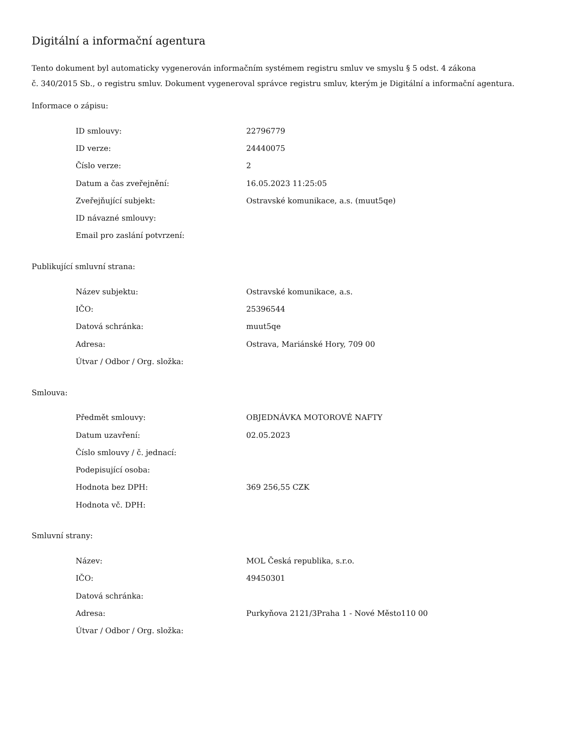Digitální a informační agentura
Tento dokument byl automaticky vygenerován informačním systémem registru smluv ve smyslu § 5 odst. 4 zákona
č. 340/2015 Sb., o registru smluv. Dokument vygeneroval správce registru smluv, kterým je Digitální a informační agentura.
Informace o zápisu:
| ID smlouvy: | 22796779 |
| ID verze: | 24440075 |
| Číslo verze: | 2 |
| Datum a čas zveřejnění: | 16.05.2023 11:25:05 |
| Zveřejňující subjekt: | Ostravské komunikace, a.s. (muut5qe) |
| ID návazné smlouvy: | |
| Email pro zaslání potvrzení: | |
Publikující smluvní strana:
| Název subjektu: | Ostravské komunikace, a.s. |
| IČO: | 25396544 |
| Datová schránka: | muut5qe |
| Adresa: | Ostrava, Mariánské Hory, 709 00 |
| Útvar / Odbor / Org. složka: | |
Smlouva:
| Předmět smlouvy: | OBJEDNÁVKA MOTOROVÉ NAFTY |
| Datum uzavření: | 02.05.2023 |
| Číslo smlouvy / č. jednací: | |
| Podepisující osoba: | |
| Hodnota bez DPH: | 369 256,55 CZK |
| Hodnota vč. DPH: | |
Smluvní strany:
| Název: | MOL Česká republika, s.r.o. |
| IČO: | 49450301 |
| Datová schránka: | |
| Adresa: | Purkyňova 2121/3Praha 1 - Nové Město110 00 |
| Útvar / Odbor / Org. složka: | |